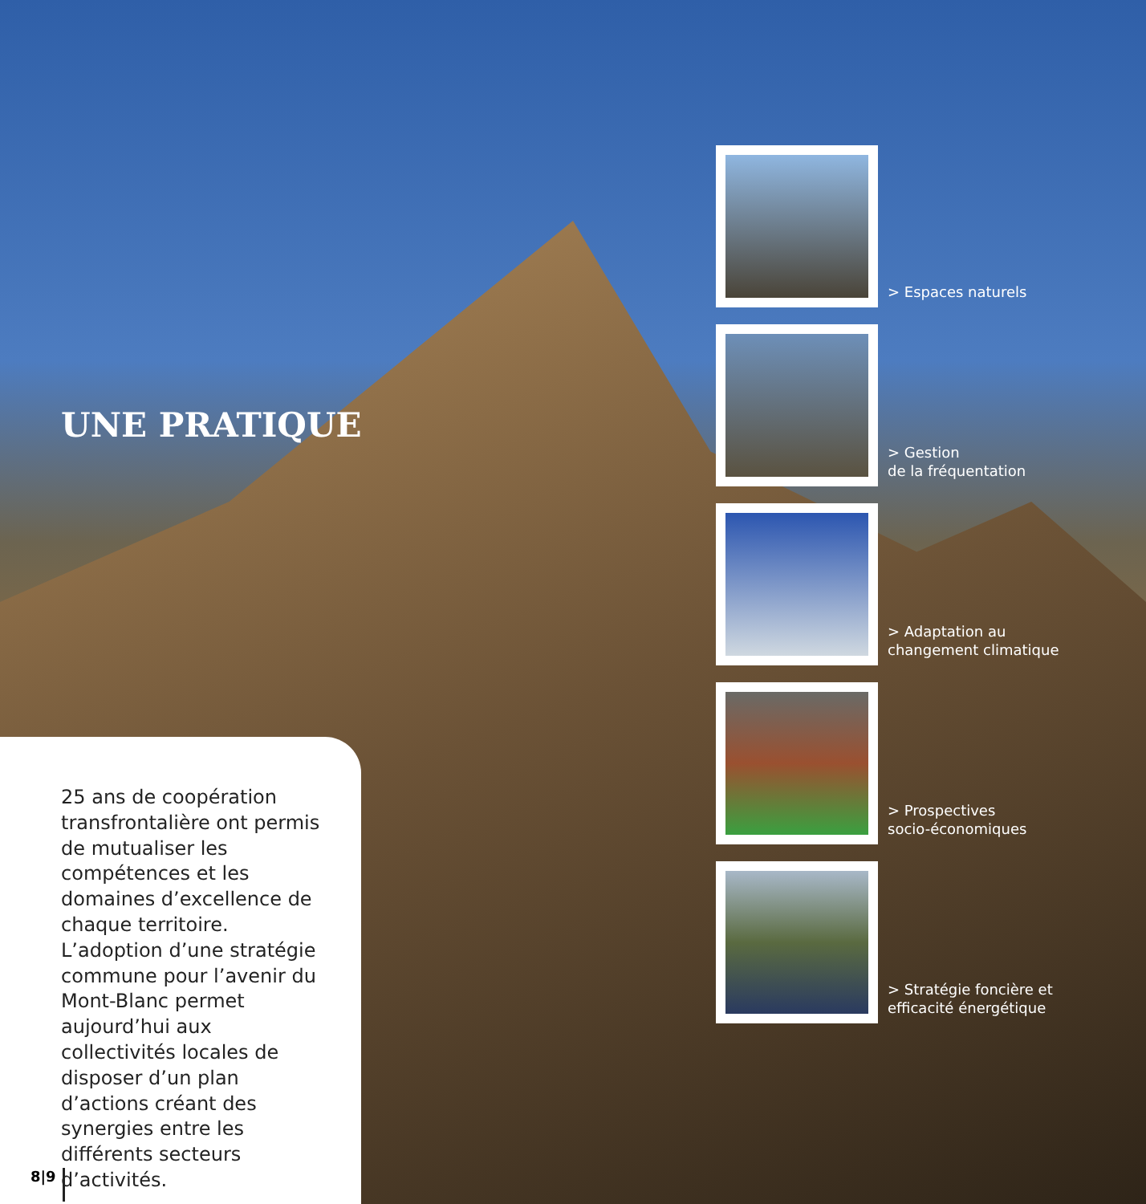UNE PRATIQUE
> Espaces naturels
> Gestion
de la fréquentation
> Adaptation au
changement climatique
> Prospectives
socio-économiques
> Stratégie foncière et
efficacité énergétique
25 ans de coopération transfrontalière ont permis de mutualiser les compétences et les domaines d’excellence de chaque territoire. L’adoption d’une stratégie commune pour l’avenir du Mont-Blanc permet aujourd’hui aux collectivités locales de disposer d’un plan d’actions créant des synergies entre les différents secteurs d’activités.
8|9